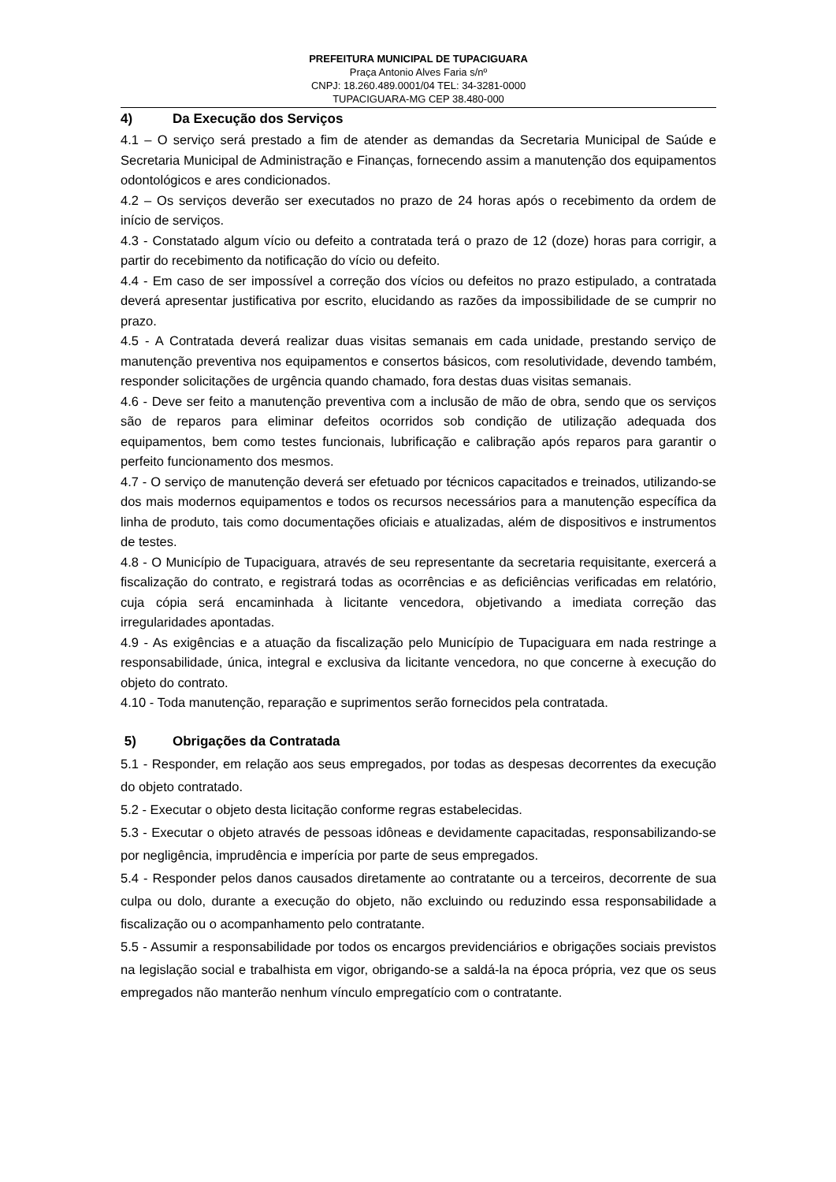PREFEITURA MUNICIPAL DE TUPACIGUARA
Praça Antonio Alves Faria s/nº
CNPJ: 18.260.489.0001/04 TEL: 34-3281-0000
TUPACIGUARA-MG CEP 38.480-000
4) Da Execução dos Serviços
4.1 – O serviço será prestado a fim de atender as demandas da Secretaria Municipal de Saúde e Secretaria Municipal de Administração e Finanças, fornecendo assim a manutenção dos equipamentos odontológicos e ares condicionados.
4.2 – Os serviços deverão ser executados no prazo de 24 horas após o recebimento da ordem de início de serviços.
4.3 - Constatado algum vício ou defeito a contratada terá o prazo de 12 (doze) horas para corrigir, a partir do recebimento da notificação do vício ou defeito.
4.4 - Em caso de ser impossível a correção dos vícios ou defeitos no prazo estipulado, a contratada deverá apresentar justificativa por escrito, elucidando as razões da impossibilidade de se cumprir no prazo.
4.5 - A Contratada deverá realizar duas visitas semanais em cada unidade, prestando serviço de manutenção preventiva nos equipamentos e consertos básicos, com resolutividade, devendo também, responder solicitações de urgência quando chamado, fora destas duas visitas semanais.
4.6 - Deve ser feito a manutenção preventiva com a inclusão de mão de obra, sendo que os serviços são de reparos para eliminar defeitos ocorridos sob condição de utilização adequada dos equipamentos, bem como testes funcionais, lubrificação e calibração após reparos para garantir o perfeito funcionamento dos mesmos.
4.7 - O serviço de manutenção deverá ser efetuado por técnicos capacitados e treinados, utilizando-se dos mais modernos equipamentos e todos os recursos necessários para a manutenção específica da linha de produto, tais como documentações oficiais e atualizadas, além de dispositivos e instrumentos de testes.
4.8 - O Município de Tupaciguara, através de seu representante da secretaria requisitante, exercerá a fiscalização do contrato, e registrará todas as ocorrências e as deficiências verificadas em relatório, cuja cópia será encaminhada à licitante vencedora, objetivando a imediata correção das irregularidades apontadas.
4.9 - As exigências e a atuação da fiscalização pelo Município de Tupaciguara em nada restringe a responsabilidade, única, integral e exclusiva da licitante vencedora, no que concerne à execução do objeto do contrato.
4.10 - Toda manutenção, reparação e suprimentos serão fornecidos pela contratada.
5) Obrigações da Contratada
5.1 - Responder, em relação aos seus empregados, por todas as despesas decorrentes da execução do objeto contratado.
5.2 - Executar o objeto desta licitação conforme regras estabelecidas.
5.3 - Executar o objeto através de pessoas idôneas e devidamente capacitadas, responsabilizando-se por negligência, imprudência e imperícia por parte de seus empregados.
5.4 - Responder pelos danos causados diretamente ao contratante ou a terceiros, decorrente de sua culpa ou dolo, durante a execução do objeto, não excluindo ou reduzindo essa responsabilidade a fiscalização ou o acompanhamento pelo contratante.
5.5 - Assumir a responsabilidade por todos os encargos previdenciários e obrigações sociais previstos na legislação social e trabalhista em vigor, obrigando-se a saldá-la na época própria, vez que os seus empregados não manterão nenhum vínculo empregatício com o contratante.